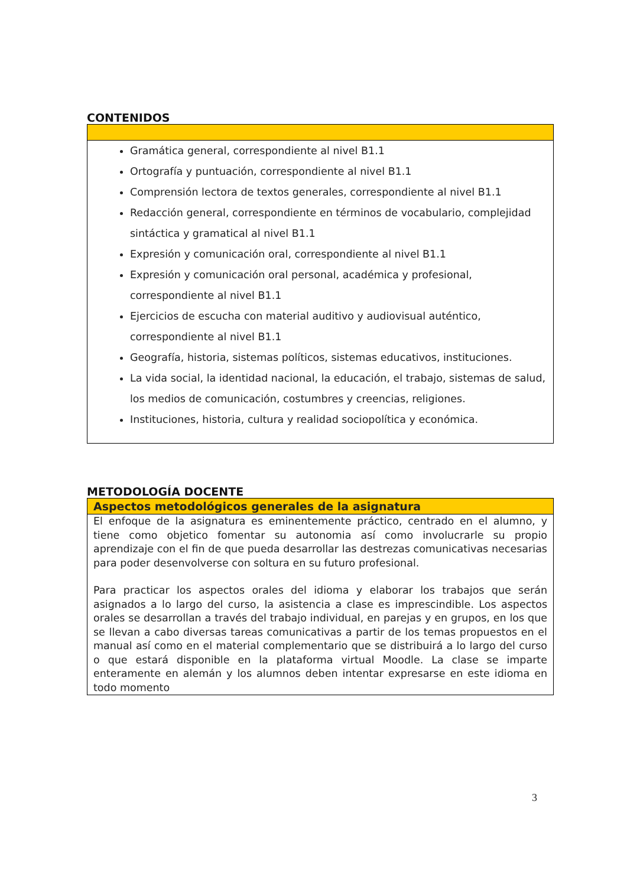CONTENIDOS
| Gramática general, correspondiente al nivel B1.1 Ortografía y puntuación, correspondiente al nivel B1.1 Comprensión lectora de textos generales, correspondiente al nivel B1.1 Redacción general, correspondiente en términos de vocabulario, complejidad sintáctica y gramatical al nivel B1.1 Expresión y comunicación oral, correspondiente al nivel B1.1 Expresión y comunicación oral personal, académica y profesional, correspondiente al nivel B1.1 Ejercicios de escucha con material auditivo y audiovisual auténtico, correspondiente al nivel B1.1 Geografía, historia, sistemas políticos, sistemas educativos, instituciones. La vida social, la identidad nacional, la educación, el trabajo, sistemas de salud, los medios de comunicación, costumbres y creencias, religiones. Instituciones, historia, cultura y realidad sociopolítica y económica. |
METODOLOGÍA DOCENTE
| Aspectos metodológicos generales de la asignatura |
| --- |
| El enfoque de la asignatura es eminentemente práctico, centrado en el alumno, y tiene como objetico fomentar su autonomia así como involucrarle su propio aprendizaje con el fin de que pueda desarrollar las destrezas comunicativas necesarias para poder desenvolverse con soltura en su futuro profesional. Para practicar los aspectos orales del idioma y elaborar los trabajos que serán asignados a lo largo del curso, la asistencia a clase es imprescindible. Los aspectos orales se desarrollan a través del trabajo individual, en parejas y en grupos, en los que se llevan a cabo diversas tareas comunicativas a partir de los temas propuestos en el manual así como en el material complementario que se distribuirá a lo largo del curso o que estará disponible en la plataforma virtual Moodle. La clase se imparte enteramente en alemán y los alumnos deben intentar expresarse en este idioma en todo momento |
3